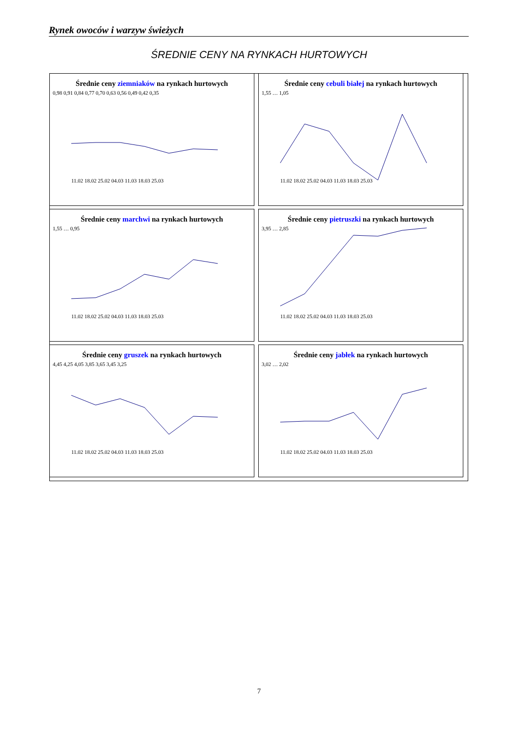Rynek owoców i warzyw świeżych
ŚREDNIE CENY NA RYNKACH HURTOWYCH
Średnie ceny ziemniaków na rynkach hurtowych
0,98 0,91 0,84 0,77 0,70 0,63 0,56 0,49 0,42 0,35
11.02 18.02 25.02 04.03 11.03 18.03 25.03
Średnie ceny cebuli białej na rynkach hurtowych
1,55 … 1,05
11.02 18.02 25.02 04.03 11.03 18.03 25.03
Średnie ceny marchwi na rynkach hurtowych
1,55 … 0,95
11.02 18.02 25.02 04.03 11.03 18.03 25.03
Średnie ceny pietruszki na rynkach hurtowych
3,95 … 2,85
11.02 18.02 25.02 04.03 11.03 18.03 25.03
Średnie ceny gruszek na rynkach hurtowych
4,45 4,25 4,05 3,85 3,65 3,45 3,25
11.02 18.02 25.02 04.03 11.03 18.03 25.03
Średnie ceny jabłek na rynkach hurtowych
3,02 … 2,02
11.02 18.02 25.02 04.03 11.03 18.03 25.03
7